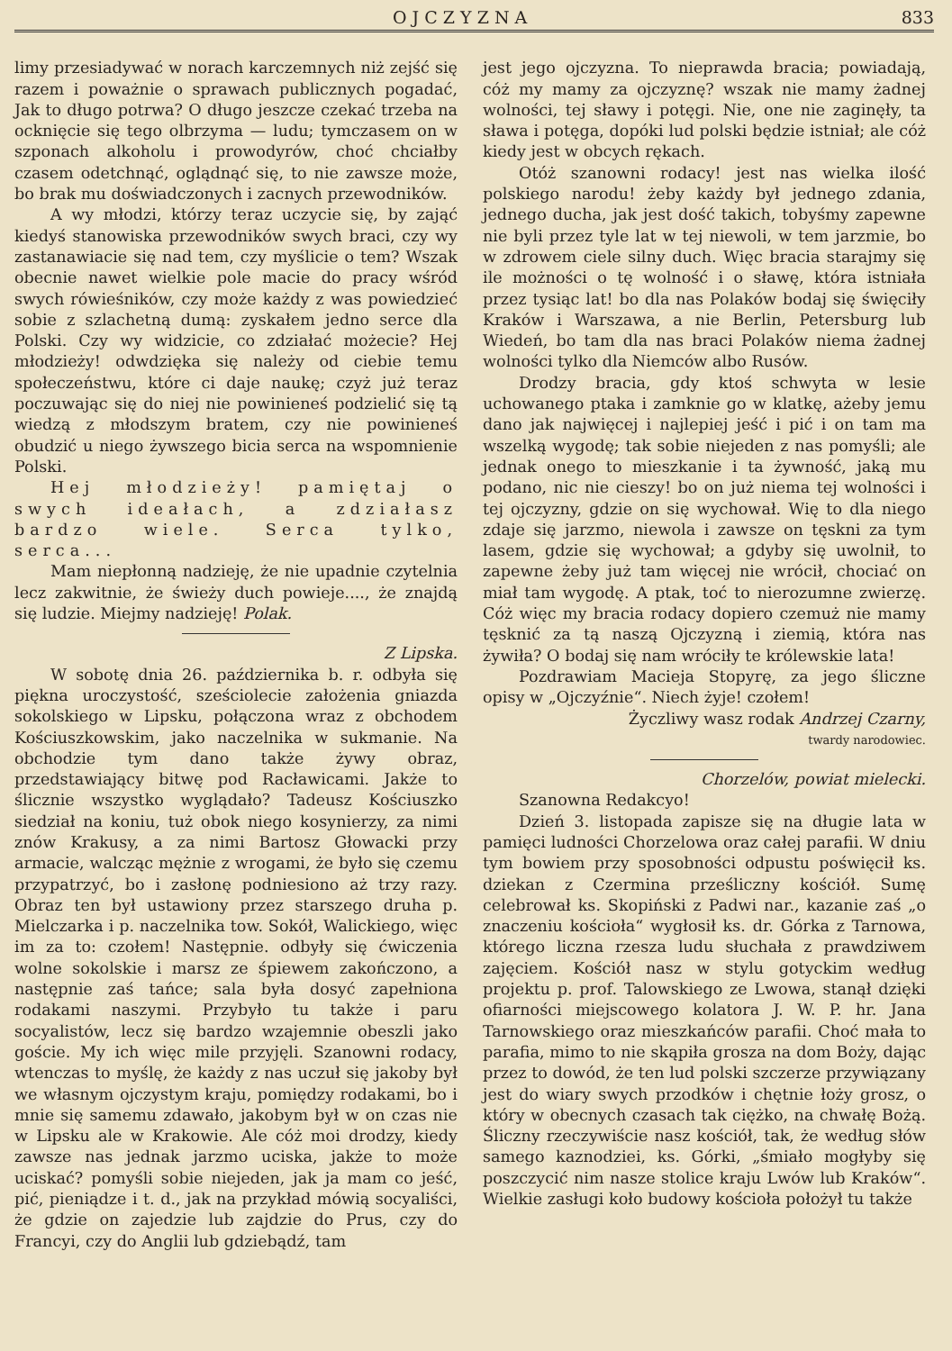O J C Z Y Z N A 833
limy przesiadywać w norach karczemnych niż zejść się razem i poważnie o sprawach publicznych pogadać, Jak to długo potrwa? O długo jeszcze czekać trzeba na ocknięcie się tego olbrzyma — ludu; tymczasem on w szponach alkoholu i prowodyrów, choć chciałby czasem odetchnąć, oglądnąć się, to nie zawsze może, bo brak mu doświadczonych i zacnych przewodników.
A wy młodzi, którzy teraz uczycie się, by zająć kiedyś stanowiska przewodników swych braci, czy wy zastanawiacie się nad tem, czy myślicie o tem? Wszak obecnie nawet wielkie pole macie do pracy wśród swych rówieśników, czy może każdy z was powiedzieć sobie z szlachetną dumą: zyskałem jedno serce dla Polski. Czy wy widzicie, co zdziałać możecie? Hej młodzieży! odwdzięka się należy od ciebie temu społeczeństwu, które ci daje naukę; czyż już teraz poczuwając się do niej nie powinieneś podzielić się tą wiedzą z młodszym bratem, czy nie powinieneś obudzić u niego żywszego bicia serca na wspomnienie Polski.
Hej młodzieży! pamiętaj o swych ideałach, a zdziałasz bardzo wiele. Serca tylko, serca...
Mam niepłonną nadzieję, że nie upadnie czytelnia lecz zakwitnie, że świeży duch powieje...., że znajdą się ludzie. Miejmy nadzieję! Polak.
Z Lipska.
W sobotę dnia 26. października b. r. odbyła się piękna uroczystość, sześciolecie założenia gniazda sokolskiego w Lipsku, połączona wraz z obchodem Kościuszkowskim, jako naczelnika w sukmanie. Na obchodzie tym dano także żywy obraz, przedstawiający bitwę pod Racławicami. Jakże to ślicznie wszystko wyglądało? Tadeusz Kościuszko siedział na koniu, tuż obok niego kosynierzy, za nimi znów Krakusy, a za nimi Bartosz Głowacki przy armacie, walcząc mężnie z wrogami, że było się czemu przypatrzyć, bo i zasłonę podniesiono aż trzy razy. Obraz ten był ustawiony przez starszego druha p. Mielczarka i p. naczelnika tow. Sokół, Walickiego, więc im za to: czołem! Następnie. odbyły się ćwiczenia wolne sokolskie i marsz ze śpiewem zakończono, a następnie zaś tańce; sala była dosyć zapełniona rodakami naszymi. Przybyło tu także i paru socyalistów, lecz się bardzo wzajemnie obeszli jako goście. My ich więc mile przyjęli. Szanowni rodacy, wtenczas to myślę, że każdy z nas uczuł się jakoby był we własnym ojczystym kraju, pomiędzy rodakami, bo i mnie się samemu zdawało, jakobym był w on czas nie w Lipsku ale w Krakowie. Ale cóż moi drodzy, kiedy zawsze nas jednak jarzmo uciska, jakże to może uciskać? pomyśli sobie niejeden, jak ja mam co jeść, pić, pieniądze i t. d., jak na przykład mówią socyaliści, że gdzie on zajedzie lub zajdzie do Prus, czy do Francyi, czy do Anglii lub gdziebądź, tam
jest jego ojczyzna. To nieprawda bracia; powiadają, cóż my mamy za ojczyznę? wszak nie mamy żadnej wolności, tej sławy i potęgi. Nie, one nie zaginęły, ta sława i potęga, dopóki lud polski będzie istniał; ale cóż kiedy jest w obcych rękach.
Otóż szanowni rodacy! jest nas wielka ilość polskiego narodu! żeby każdy był jednego zdania, jednego ducha, jak jest dość takich, tobyśmy zapewne nie byli przez tyle lat w tej niewoli, w tem jarzmie, bo w zdrowem ciele silny duch. Więc bracia starajmy się ile możności o tę wolność i o sławę, która istniała przez tysiąc lat! bo dla nas Polaków bodaj się święciły Kraków i Warszawa, a nie Berlin, Petersburg lub Wiedeń, bo tam dla nas braci Polaków niema żadnej wolności tylko dla Niemców albo Rusów.
Drodzy bracia, gdy ktoś schwyta w lesie uchowanego ptaka i zamknie go w klatkę, ażeby jemu dano jak najwięcej i najlepiej jeść i pić i on tam ma wszelką wygodę; tak sobie niejeden z nas pomyśli; ale jednak onego to mieszkanie i ta żywność, jaką mu podano, nic nie cieszy! bo on już niema tej wolności i tej ojczyzny, gdzie on się wychował. Wię to dla niego zdaje się jarzmo, niewola i zawsze on tęskni za tym lasem, gdzie się wychował; a gdyby się uwolnił, to zapewne żeby już tam więcej nie wrócił, chociać on miał tam wygodę. A ptak, toć to nierozumne zwierzę. Cóż więc my bracia rodacy dopiero czemuż nie mamy tęsknić za tą naszą Ojczyzną i ziemią, która nas żywiła? O bodaj się nam wróciły te królewskie lata!
Pozdrawiam Macieja Stopyrę, za jego śliczne opisy w „Ojczyźnie“. Niech żyje! czołem!
Życzliwy wasz rodak Andrzej Czarny,
twardy narodowiec.
Chorzelów, powiat mielecki.
Szanowna Redakcyo!
Dzień 3. listopada zapisze się na długie lata w pamięci ludności Chorzelowa oraz całej parafii. W dniu tym bowiem przy sposobności odpustu poświęcił ks. dziekan z Czermina prześliczny kościół. Sumę celebrował ks. Skopiński z Padwi nar., kazanie zaś „o znaczeniu kościoła“ wygłosił ks. dr. Górka z Tarnowa, którego liczna rzesza ludu słuchała z prawdziwem zajęciem. Kościół nasz w stylu gotyckim według projektu p. prof. Talowskiego ze Lwowa, stanął dzięki ofiarności miejscowego kolatora J. W. P. hr. Jana Tarnowskiego oraz mieszkańców parafii. Choć mała to parafia, mimo to nie skąpiła grosza na dom Boży, dając przez to dowód, że ten lud polski szczerze przywiązany jest do wiary swych przodków i chętnie łoży grosz, o który w obecnych czasach tak ciężko, na chwałę Bożą. Śliczny rzeczywiście nasz kościół, tak, że według słów samego kaznodziei, ks. Górki, „śmiało mogłyby się poszczycić nim nasze stolice kraju Lwów lub Kraków“. Wielkie zasługi koło budowy kościoła położył tu także